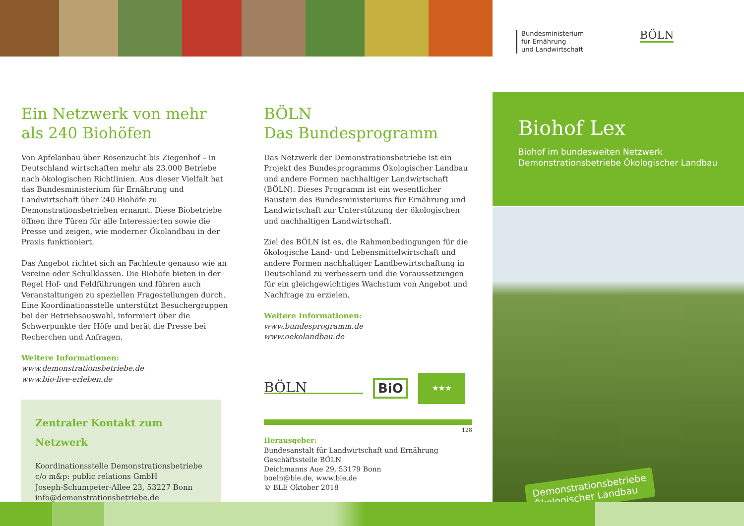Bundesministerium
für Ernährung
und Landwirtschaft
BÖLN
Ein Netzwerk von mehr als 240 Biohöfen
Von Apfelanbau über Rosenzucht bis Ziegenhof – in Deutschland wirtschaften mehr als 23.000 Betriebe nach ökologischen Richtlinien. Aus dieser Vielfalt hat das Bundesministerium für Ernährung und Landwirtschaft über 240 Biohöfe zu Demonstrationsbetrieben ernannt. Diese Biobetriebe öffnen ihre Türen für alle Interessierten sowie die Presse und zeigen, wie moderner Ökolandbau in der Praxis funktioniert.
Das Angebot richtet sich an Fachleute genauso wie an Vereine oder Schulklassen. Die Biohöfe bieten in der Regel Hof- und Feldführungen und führen auch Veranstaltungen zu speziellen Fragestellungen durch. Eine Koordinationsstelle unterstützt Besuchergruppen bei der Betriebsauswahl, informiert über die Schwerpunkte der Höfe und berät die Presse bei Recherchen und Anfragen.
Weitere Informationen:
www.demonstrationsbetriebe.de
www.bio-live-erleben.de
Zentraler Kontakt zum Netzwerk
Koordinationsstelle Demonstrationsbetriebe
c/o m&p: public relations GmbH
Joseph-Schumpeter-Allee 23, 53227 Bonn
info@demonstrationsbetriebe.de
BÖLN
Das Bundesprogramm
Das Netzwerk der Demonstrationsbetriebe ist ein Projekt des Bundesprogramms Ökologischer Landbau und andere Formen nachhaltiger Landwirtschaft (BÖLN). Dieses Programm ist ein wesentlicher Baustein des Bundesministeriums für Ernährung und Landwirtschaft zur Unterstützung der ökologischen und nachhaltigen Landwirtschaft.
Ziel des BÖLN ist es, die Rahmenbedingungen für die ökologische Land- und Lebensmittelwirtschaft und andere Formen nachhaltiger Landbewirtschaftung in Deutschland zu verbessern und die Voraussetzungen für ein gleichgewichtiges Wachstum von Angebot und Nachfrage zu erzielen.
Weitere Informationen:
www.bundesprogramm.de
www.oekolandbau.de
BÖLN
BiO
★★★
128
Herausgeber:
Bundesanstalt für Landwirtschaft und Ernährung
Geschäftsstelle BÖLN
Deichmanns Aue 29, 53179 Bonn
boeln@ble.de, www.ble.de
© BLE Oktober 2018
Biohof Lex
Biohof im bundesweiten Netzwerk
Demonstrationsbetriebe Ökologischer Landbau
Demonstrationsbetriebe
Ökologischer Landbau